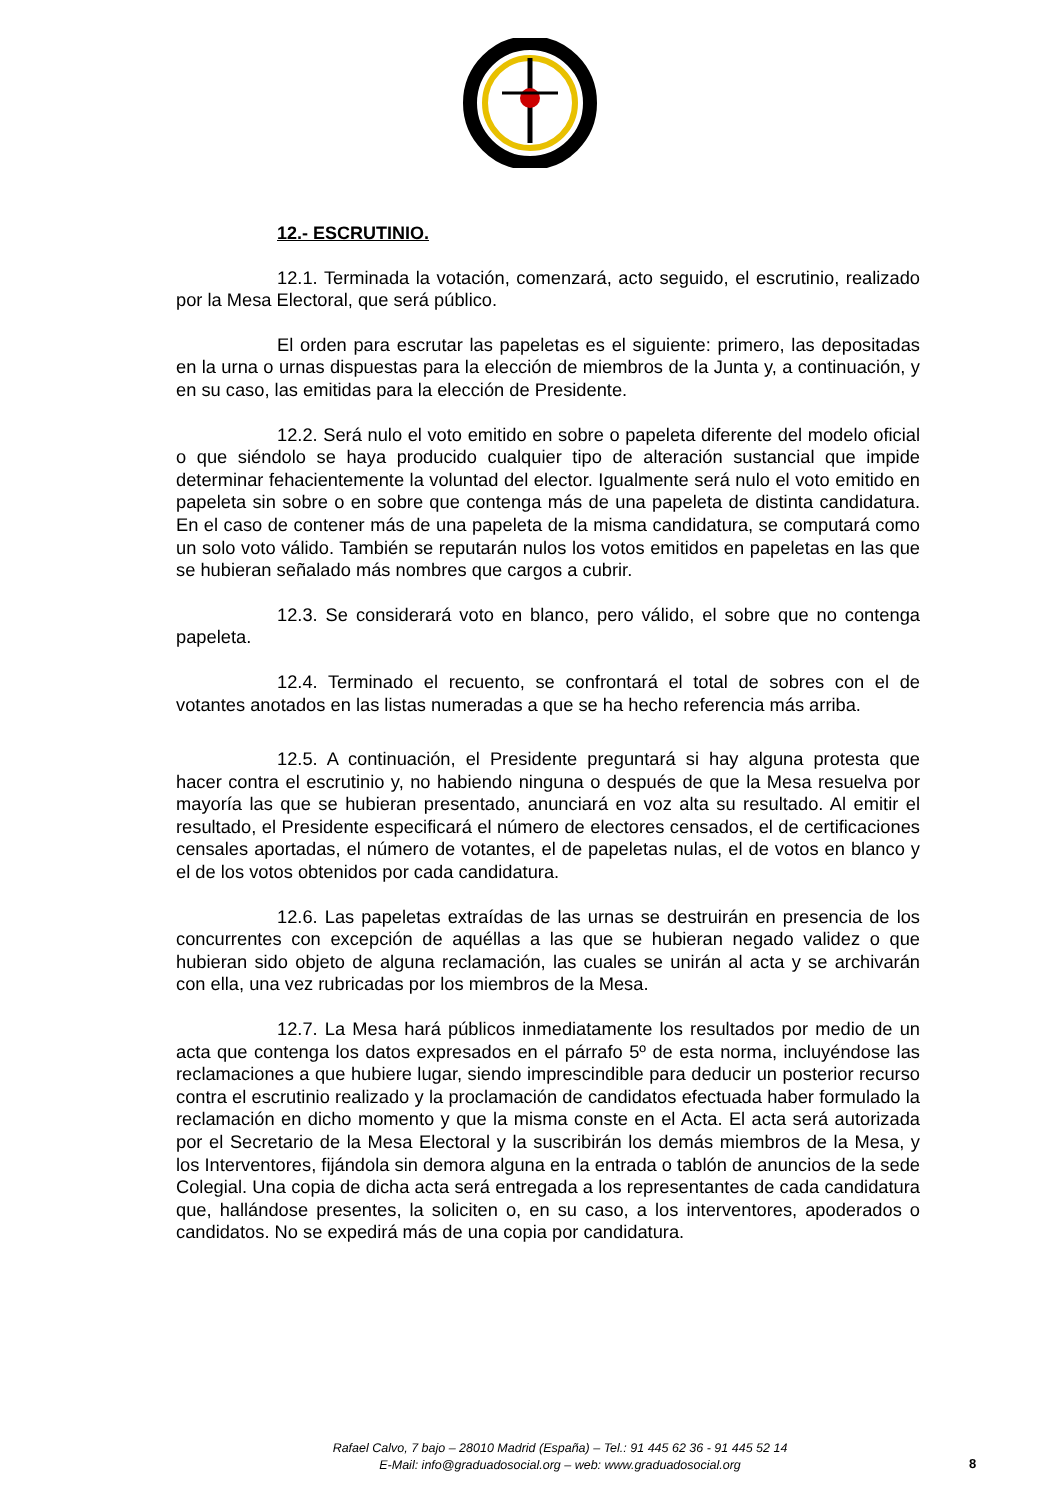12.- ESCRUTINIO.
12.1. Terminada la votación, comenzará, acto seguido, el escrutinio, realizado por la Mesa Electoral, que será público.
El orden para escrutar las papeletas es el siguiente: primero, las depositadas en la urna o urnas dispuestas para la elección de miembros de la Junta y, a continuación, y en su caso, las emitidas para la elección de Presidente.
12.2. Será nulo el voto emitido en sobre o papeleta diferente del modelo oficial o que siéndolo se haya producido cualquier tipo de alteración sustancial que impide determinar fehacientemente la voluntad del elector. Igualmente será nulo el voto emitido en papeleta sin sobre o en sobre que contenga más de una papeleta de distinta candidatura. En el caso de contener más de una papeleta de la misma candidatura, se computará como un solo voto válido. También se reputarán nulos los votos emitidos en papeletas en las que se hubieran señalado más nombres que cargos a cubrir.
12.3. Se considerará voto en blanco, pero válido, el sobre que no contenga papeleta.
12.4. Terminado el recuento, se confrontará el total de sobres con el de votantes anotados en las listas numeradas a que se ha hecho referencia más arriba.
12.5. A continuación, el Presidente preguntará si hay alguna protesta que hacer contra el escrutinio y, no habiendo ninguna o después de que la Mesa resuelva por mayoría las que se hubieran presentado, anunciará en voz alta su resultado. Al emitir el resultado, el Presidente especificará el número de electores censados, el de certificaciones censales aportadas, el número de votantes, el de papeletas nulas, el de votos en blanco y el de los votos obtenidos por cada candidatura.
12.6. Las papeletas extraídas de las urnas se destruirán en presencia de los concurrentes con excepción de aquéllas a las que se hubieran negado validez o que hubieran sido objeto de alguna reclamación, las cuales se unirán al acta y se archivarán con ella, una vez rubricadas por los miembros de la Mesa.
12.7. La Mesa hará públicos inmediatamente los resultados por medio de un acta que contenga los datos expresados en el párrafo 5º de esta norma, incluyéndose las reclamaciones a que hubiere lugar, siendo imprescindible para deducir un posterior recurso contra el escrutinio realizado y la proclamación de candidatos efectuada haber formulado la reclamación en dicho momento y que la misma conste en el Acta. El acta será autorizada por el Secretario de la Mesa Electoral y la suscribirán los demás miembros de la Mesa, y los Interventores, fijándola sin demora alguna en la entrada o tablón de anuncios de la sede Colegial. Una copia de dicha acta será entregada a los representantes de cada candidatura que, hallándose presentes, la soliciten o, en su caso, a los interventores, apoderados o candidatos. No se expedirá más de una copia por candidatura.
Rafael Calvo, 7 bajo – 28010 Madrid (España) – Tel.: 91 445 62 36 - 91 445 52 14
E-Mail: info@graduadosocial.org – web: www.graduadosocial.org
8